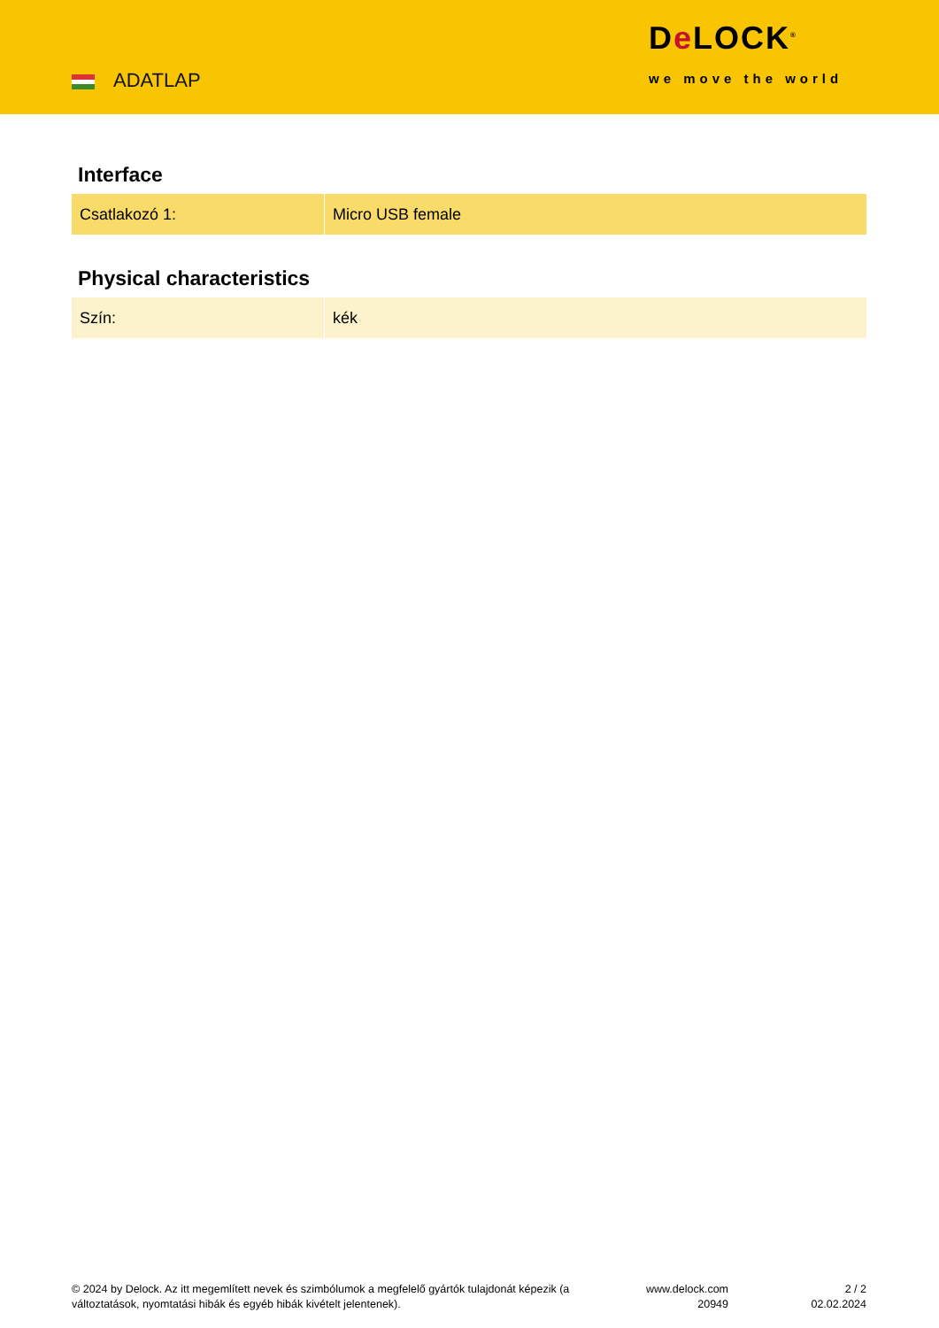ADATLAP
De LOCK<sup>®</sup>
we move the world
Interface
| Csatlakozó 1: | Micro USB female |
Physical characteristics
| Szín: | kék |
© 2024 by Delock. Az itt megemlített nevek és szimbólumok a megfelelő gyártók tulajdonát képezik (a változtatások, nyomtatási hibák és egyéb hibák kivételt jelentenek).
www.delock.com
20949
2 / 2
02.02.2024